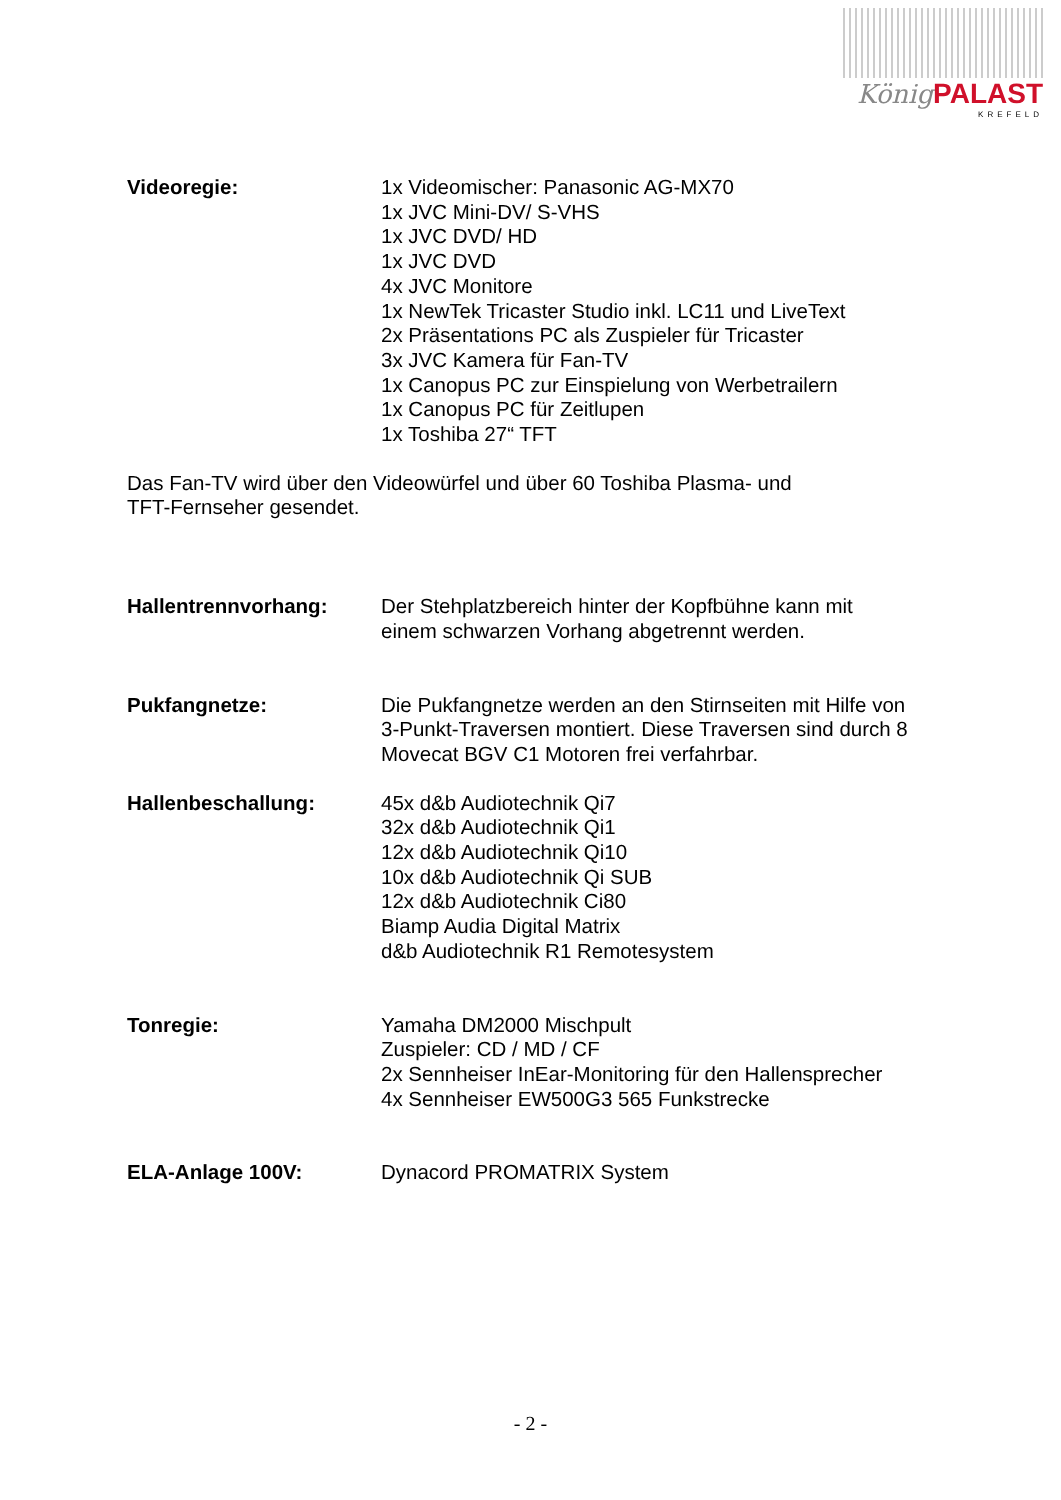König PALAST
KREFELD
Videoregie: 1x Videomischer: Panasonic AG-MX70
1x JVC Mini-DV/ S-VHS
1x JVC DVD/ HD
1x JVC DVD
4x JVC Monitore
1x NewTek Tricaster Studio inkl. LC11 und LiveText
2x Präsentations PC als Zuspieler für Tricaster
3x JVC Kamera für Fan-TV
1x Canopus PC zur Einspielung von Werbetrailern
1x Canopus PC für Zeitlupen
1x Toshiba 27“ TFT
Das Fan-TV wird über den Videowürfel und über 60 Toshiba Plasma- und
TFT-Fernseher gesendet.
Hallentrennvorhang: Der Stehplatzbereich hinter der Kopfbühne kann mit
einem schwarzen Vorhang abgetrennt werden.
Pukfangnetze: Die Pukfangnetze werden an den Stirnseiten mit Hilfe von
3-Punkt-Traversen montiert. Diese Traversen sind durch 8
Movecat BGV C1 Motoren frei verfahrbar.
Hallenbeschallung: 45x d&b Audiotechnik Qi7
32x d&b Audiotechnik Qi1
12x d&b Audiotechnik Qi10
10x d&b Audiotechnik Qi SUB
12x d&b Audiotechnik Ci80
Biamp Audia Digital Matrix
d&b Audiotechnik R1 Remotesystem
Tonregie: Yamaha DM2000 Mischpult
Zuspieler: CD / MD / CF
2x Sennheiser InEar-Monitoring für den Hallensprecher
4x Sennheiser EW500G3 565 Funkstrecke
ELA-Anlage 100V: Dynacord PROMATRIX System
- 2 -